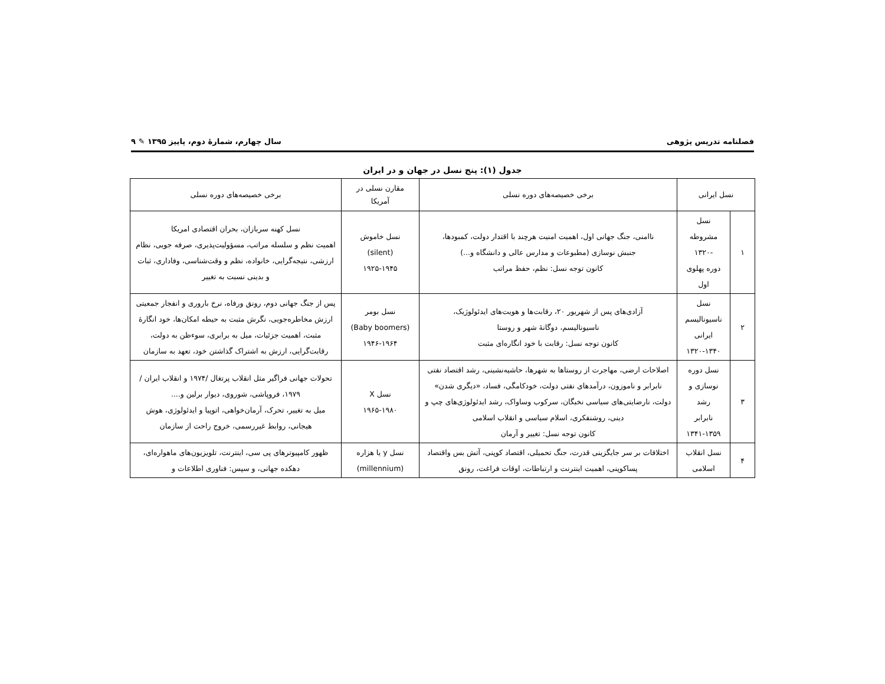فصلنامه تدریس پژوهی سال چهارم، شمارهٔ دوم، پاییز ۱۳۹۵ ✎ ۹
جدول (۱): پنج نسل در جهان و در ایران
| نسل ایرانی | | برخی خصیصه‌های دوره نسلی | مقارن نسلی در آمریکا | برخی خصیصه‌های دوره نسلی |
| --- | --- | --- | --- | --- |
| ۱ | نسل مشروطه -۱۳۲۰ دوره پهلوی اول | ناامنی، جنگ جهانی اول، اهمیت امنیت هرچند با اقتدار دولت، کمبودها، جنبش نوسازی (مطبوعات و مدارس عالی و دانشگاه و...) کانون توجه نسل: نظم، حفظ مراتب | نسل خاموش (silent) ۱۹۲۵-۱۹۴۵ | نسل کهنه سربازان، بحران اقتصادی امریکا اهمیت نظم و سلسله مراتب، مسؤولیت‌پذیری، صرفه جویی، نظام ارزشی، نتیجه‌گرایی، خانواده، نظم و وقت‌شناسی، وفاداری، ثبات و بدینی نسبت به تغییر |
| ۲ | نسل ناسیونالیسم ایرانی ۱۳۲۰-۱۳۴۰ | آزادی‌های پس از شهریور ۲۰، رقابت‌ها و هویت‌های ایدئولوژیک، ناسیونالیسم، دوگانهٔ شهر و روستا کانون توجه نسل: رقابت با خود انگاره‌ای مثبت | نسل بومر (Baby boomers) ۱۹۴۶-۱۹۶۴ | پس از جنگ جهانی دوم، رونق ورفاه، نرخ باروری و انفجار جمعیتی ارزش مخاطره‌جویی، نگرش مثبت به حیطه امکان‌ها، خود انگارهٔ مثبت، اهمیت جزئیات، میل به برابری، سوءظن به دولت، رقابت‌گرایی، ارزش به اشتراک گذاشتن خود، تعهد به سازمان |
| ۳ | نسل دوره نوسازی و رشد نابرابر ۱۳۴۱-۱۳۵۹ | اصلاحات ارضی، مهاجرت از روستاها به شهرها، حاشیه‌نشینی، رشد اقتصاد نفتی نابرابر و ناموزون، درآمدهای نفتی دولت، خودکامگی، فساد، «دیگری شدن» دولت، نارضایتی‌های سیاسی نخبگان، سرکوب وساواک، رشد ایدئولوژی‌های چپ و دینی، روشنفکری، اسلام سیاسی و انقلاب اسلامی کانون توجه نسل: تغییر و آرمان | نسل X ۱۹۶۵-۱۹۸۰ | تحولات جهانی فراگیر مثل انقلاب پرتغال /۱۹۷۴ و انقلاب ایران /۱۹۷۹، فروپاشی، شوروی، دیوار برلین و.... میل به تغییر، تحرک، آرمان‌خواهی، اتوپیا و ایدئولوژی، هوش هیجانی، روابط غیررسمی، خروج راحت از سازمان |
| ۴ | نسل انقلاب اسلامی | اختلافات بر سر جایگزینی قدرت، جنگ تحمیلی، اقتصاد کوپنی، آتش بس واقتصاد پساکوپنی، اهمیت اینترنت و ارتباطات، اوقات فراغت، رونق | نسل y یا هزاره (millennium) | ظهور کامپیوترهای پی سی، اینترنت، تلویزیون‌های ماهواره‌ای، دهکده جهانی، و سپس: فناوری اطلاعات و |